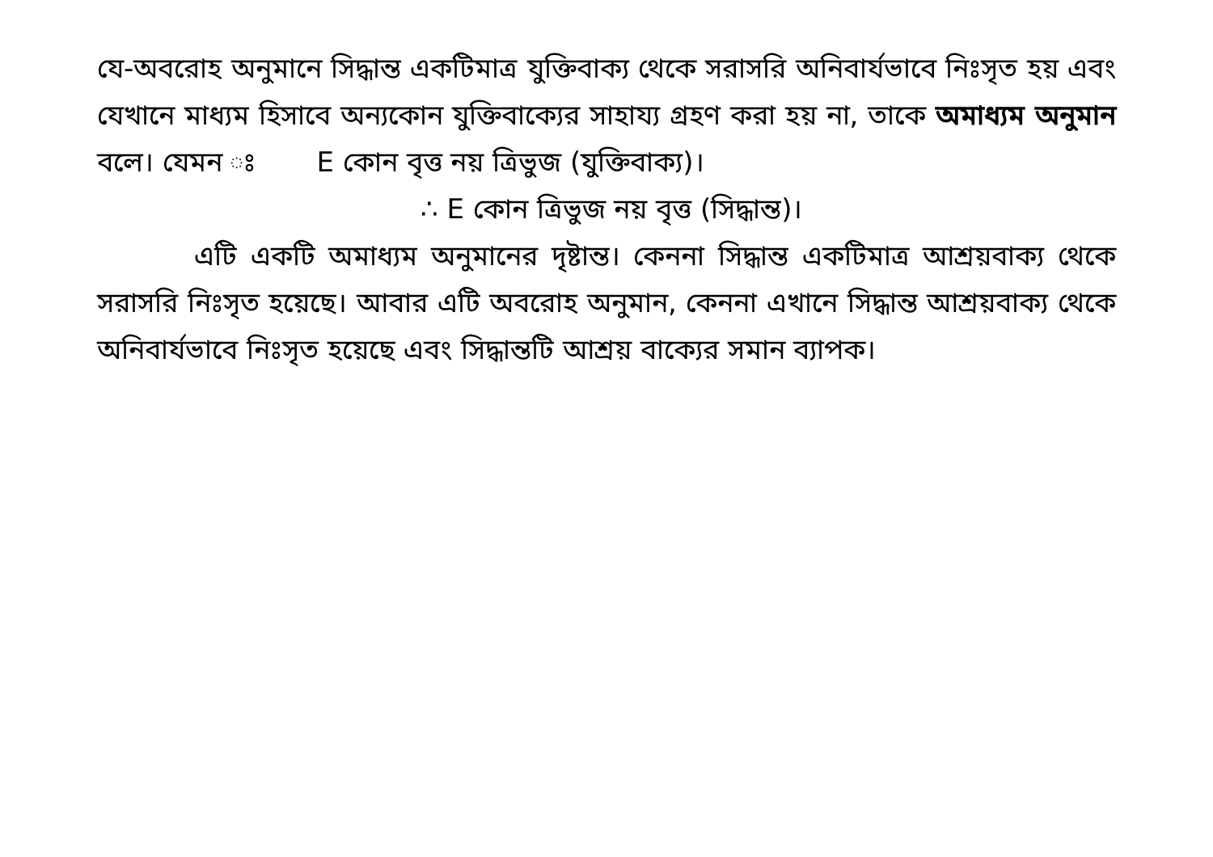যে-অবরোহ অনুমানে সিদ্ধান্ত একটিমাত্র যুক্তিবাক্য থেকে সরাসরি অনিবার্যভাবে নিঃসৃত হয় এবং যেখানে মাধ্যম হিসাবে অন্যকোন যুক্তিবাক্যের সাহায্য গ্রহণ করা হয় না, তাকে অমাধ্যম অনুমান বলে। যেমন ঃ E কোন বৃত্ত নয় ত্রিভুজ (যুক্তিবাক্য)।
∴ E কোন ত্রিভুজ নয় বৃত্ত (সিদ্ধান্ত)।
এটি একটি অমাধ্যম অনুমানের দৃষ্টান্ত। কেননা সিদ্ধান্ত একটিমাত্র আশ্রয়বাক্য থেকে সরাসরি নিঃসৃত হয়েছে। আবার এটি অবরোহ অনুমান, কেননা এখানে সিদ্ধান্ত আশ্রয়বাক্য থেকে অনিবার্যভাবে নিঃসৃত হয়েছে এবং সিদ্ধান্তটি আশ্রয় বাক্যের সমান ব্যাপক।